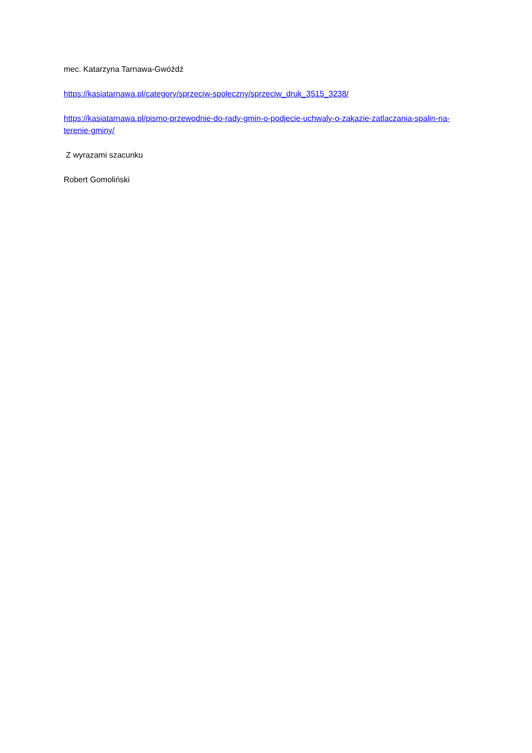mec. Katarzyna Tarnawa-Gwóźdź
https://kasiatarnawa.pl/category/sprzeciw-spoleczny/sprzeciw_druk_3515_3238/
https://kasiatarnawa.pl/pismo-przewodnie-do-rady-gmin-o-podjecie-uchwaly-o-zakazie-zatlaczania-spalin-na-terenie-gminy/
Z wyrazami szacunku
Robert Gomoliński